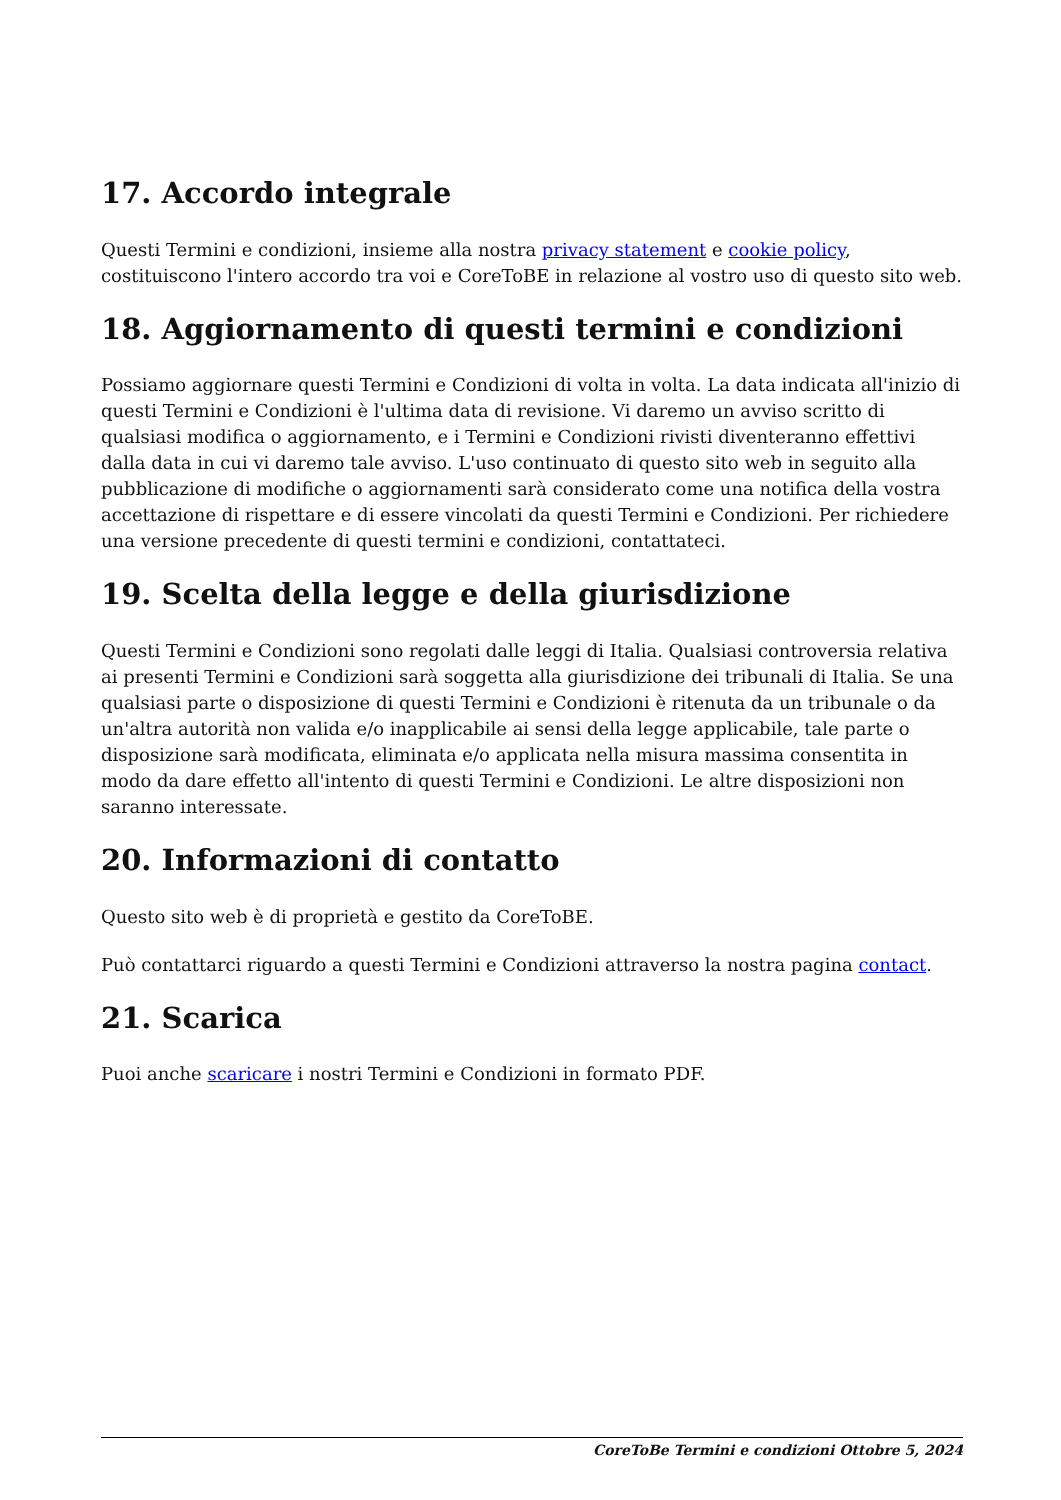17. Accordo integrale
Questi Termini e condizioni, insieme alla nostra privacy statement e cookie policy, costituiscono l'intero accordo tra voi e CoreToBE in relazione al vostro uso di questo sito web.
18. Aggiornamento di questi termini e condizioni
Possiamo aggiornare questi Termini e Condizioni di volta in volta. La data indicata all'inizio di questi Termini e Condizioni è l'ultima data di revisione. Vi daremo un avviso scritto di qualsiasi modifica o aggiornamento, e i Termini e Condizioni rivisti diventeranno effettivi dalla data in cui vi daremo tale avviso. L'uso continuato di questo sito web in seguito alla pubblicazione di modifiche o aggiornamenti sarà considerato come una notifica della vostra accettazione di rispettare e di essere vincolati da questi Termini e Condizioni. Per richiedere una versione precedente di questi termini e condizioni, contattateci.
19. Scelta della legge e della giurisdizione
Questi Termini e Condizioni sono regolati dalle leggi di Italia. Qualsiasi controversia relativa ai presenti Termini e Condizioni sarà soggetta alla giurisdizione dei tribunali di Italia. Se una qualsiasi parte o disposizione di questi Termini e Condizioni è ritenuta da un tribunale o da un'altra autorità non valida e/o inapplicabile ai sensi della legge applicabile, tale parte o disposizione sarà modificata, eliminata e/o applicata nella misura massima consentita in modo da dare effetto all'intento di questi Termini e Condizioni. Le altre disposizioni non saranno interessate.
20. Informazioni di contatto
Questo sito web è di proprietà e gestito da CoreToBE.
Può contattarci riguardo a questi Termini e Condizioni attraverso la nostra pagina contact.
21. Scarica
Puoi anche scaricare i nostri Termini e Condizioni in formato PDF.
CoreToBe Termini e condizioni Ottobre 5, 2024